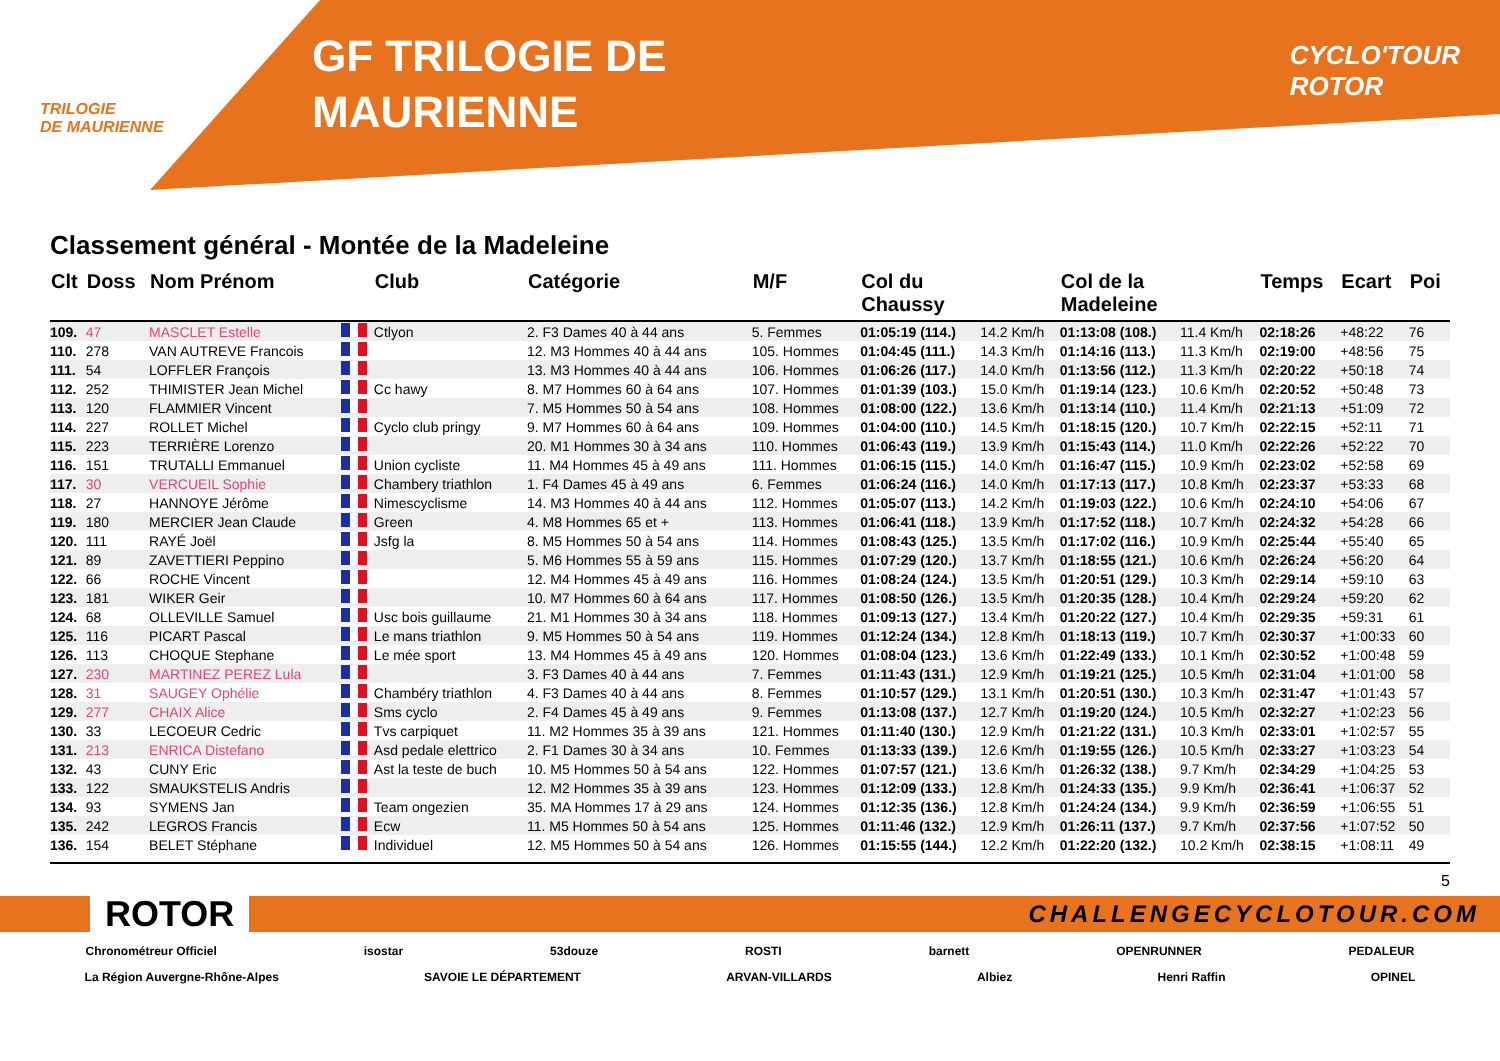TRILOGIE
DE MAURIENNE
GF TRILOGIE DE
MAURIENNE
CYCLO'TOUR
ROTOR
Classement général - Montée de la Madeleine
| Clt | Doss | Nom Prénom | | Club | Catégorie | M/F | Col du Chaussy | | Col de la Madeleine | | Temps | Ecart | Poi |
| --- | --- | --- | --- | --- | --- | --- | --- | --- | --- | --- | --- | --- | --- |
| 109. | 47 | MASCLET Estelle | | Ctlyon | 2. F3 Dames 40 à 44 ans | 5. Femmes | 01:05:19 (114.) | 14.2 Km/h | 01:13:08 (108.) | 11.4 Km/h | 02:18:26 | +48:22 | 76 |
| 110. | 278 | VAN AUTREVE Francois | | | 12. M3 Hommes 40 à 44 ans | 105. Hommes | 01:04:45 (111.) | 14.3 Km/h | 01:14:16 (113.) | 11.3 Km/h | 02:19:00 | +48:56 | 75 |
| 111. | 54 | LOFFLER François | | | 13. M3 Hommes 40 à 44 ans | 106. Hommes | 01:06:26 (117.) | 14.0 Km/h | 01:13:56 (112.) | 11.3 Km/h | 02:20:22 | +50:18 | 74 |
| 112. | 252 | THIMISTER Jean Michel | | Cc hawy | 8. M7 Hommes 60 à 64 ans | 107. Hommes | 01:01:39 (103.) | 15.0 Km/h | 01:19:14 (123.) | 10.6 Km/h | 02:20:52 | +50:48 | 73 |
| 113. | 120 | FLAMMIER Vincent | | | 7. M5 Hommes 50 à 54 ans | 108. Hommes | 01:08:00 (122.) | 13.6 Km/h | 01:13:14 (110.) | 11.4 Km/h | 02:21:13 | +51:09 | 72 |
| 114. | 227 | ROLLET Michel | | Cyclo club pringy | 9. M7 Hommes 60 à 64 ans | 109. Hommes | 01:04:00 (110.) | 14.5 Km/h | 01:18:15 (120.) | 10.7 Km/h | 02:22:15 | +52:11 | 71 |
| 115. | 223 | TERRIÈRE Lorenzo | | | 20. M1 Hommes 30 à 34 ans | 110. Hommes | 01:06:43 (119.) | 13.9 Km/h | 01:15:43 (114.) | 11.0 Km/h | 02:22:26 | +52:22 | 70 |
| 116. | 151 | TRUTALLI Emmanuel | | Union cycliste | 11. M4 Hommes 45 à 49 ans | 111. Hommes | 01:06:15 (115.) | 14.0 Km/h | 01:16:47 (115.) | 10.9 Km/h | 02:23:02 | +52:58 | 69 |
| 117. | 30 | VERCUEIL Sophie | | Chambery triathlon | 1. F4 Dames 45 à 49 ans | 6. Femmes | 01:06:24 (116.) | 14.0 Km/h | 01:17:13 (117.) | 10.8 Km/h | 02:23:37 | +53:33 | 68 |
| 118. | 27 | HANNOYE Jérôme | | Nimescyclisme | 14. M3 Hommes 40 à 44 ans | 112. Hommes | 01:05:07 (113.) | 14.2 Km/h | 01:19:03 (122.) | 10.6 Km/h | 02:24:10 | +54:06 | 67 |
| 119. | 180 | MERCIER Jean Claude | | Green | 4. M8 Hommes 65 et + | 113. Hommes | 01:06:41 (118.) | 13.9 Km/h | 01:17:52 (118.) | 10.7 Km/h | 02:24:32 | +54:28 | 66 |
| 120. | 111 | RAYÉ Joël | | Jsfg la | 8. M5 Hommes 50 à 54 ans | 114. Hommes | 01:08:43 (125.) | 13.5 Km/h | 01:17:02 (116.) | 10.9 Km/h | 02:25:44 | +55:40 | 65 |
| 121. | 89 | ZAVETTIERI Peppino | | | 5. M6 Hommes 55 à 59 ans | 115. Hommes | 01:07:29 (120.) | 13.7 Km/h | 01:18:55 (121.) | 10.6 Km/h | 02:26:24 | +56:20 | 64 |
| 122. | 66 | ROCHE Vincent | | | 12. M4 Hommes 45 à 49 ans | 116. Hommes | 01:08:24 (124.) | 13.5 Km/h | 01:20:51 (129.) | 10.3 Km/h | 02:29:14 | +59:10 | 63 |
| 123. | 181 | WIKER Geir | | | 10. M7 Hommes 60 à 64 ans | 117. Hommes | 01:08:50 (126.) | 13.5 Km/h | 01:20:35 (128.) | 10.4 Km/h | 02:29:24 | +59:20 | 62 |
| 124. | 68 | OLLEVILLE Samuel | | Usc bois guillaume | 21. M1 Hommes 30 à 34 ans | 118. Hommes | 01:09:13 (127.) | 13.4 Km/h | 01:20:22 (127.) | 10.4 Km/h | 02:29:35 | +59:31 | 61 |
| 125. | 116 | PICART Pascal | | Le mans triathlon | 9. M5 Hommes 50 à 54 ans | 119. Hommes | 01:12:24 (134.) | 12.8 Km/h | 01:18:13 (119.) | 10.7 Km/h | 02:30:37 | +1:00:33 | 60 |
| 126. | 113 | CHOQUE Stephane | | Le mée sport | 13. M4 Hommes 45 à 49 ans | 120. Hommes | 01:08:04 (123.) | 13.6 Km/h | 01:22:49 (133.) | 10.1 Km/h | 02:30:52 | +1:00:48 | 59 |
| 127. | 230 | MARTINEZ PEREZ Lula | | | 3. F3 Dames 40 à 44 ans | 7. Femmes | 01:11:43 (131.) | 12.9 Km/h | 01:19:21 (125.) | 10.5 Km/h | 02:31:04 | +1:01:00 | 58 |
| 128. | 31 | SAUGEY Ophélie | | Chambéry triathlon | 4. F3 Dames 40 à 44 ans | 8. Femmes | 01:10:57 (129.) | 13.1 Km/h | 01:20:51 (130.) | 10.3 Km/h | 02:31:47 | +1:01:43 | 57 |
| 129. | 277 | CHAIX Alice | | Sms cyclo | 2. F4 Dames 45 à 49 ans | 9. Femmes | 01:13:08 (137.) | 12.7 Km/h | 01:19:20 (124.) | 10.5 Km/h | 02:32:27 | +1:02:23 | 56 |
| 130. | 33 | LECOEUR Cedric | | Tvs carpiquet | 11. M2 Hommes 35 à 39 ans | 121. Hommes | 01:11:40 (130.) | 12.9 Km/h | 01:21:22 (131.) | 10.3 Km/h | 02:33:01 | +1:02:57 | 55 |
| 131. | 213 | ENRICA Distefano | | Asd pedale elettrico | 2. F1 Dames 30 à 34 ans | 10. Femmes | 01:13:33 (139.) | 12.6 Km/h | 01:19:55 (126.) | 10.5 Km/h | 02:33:27 | +1:03:23 | 54 |
| 132. | 43 | CUNY Eric | | Ast la teste de buch | 10. M5 Hommes 50 à 54 ans | 122. Hommes | 01:07:57 (121.) | 13.6 Km/h | 01:26:32 (138.) | 9.7 Km/h | 02:34:29 | +1:04:25 | 53 |
| 133. | 122 | SMAUKSTELIS Andris | | | 12. M2 Hommes 35 à 39 ans | 123. Hommes | 01:12:09 (133.) | 12.8 Km/h | 01:24:33 (135.) | 9.9 Km/h | 02:36:41 | +1:06:37 | 52 |
| 134. | 93 | SYMENS Jan | | Team ongezien | 35. MA Hommes 17 à 29 ans | 124. Hommes | 01:12:35 (136.) | 12.8 Km/h | 01:24:24 (134.) | 9.9 Km/h | 02:36:59 | +1:06:55 | 51 |
| 135. | 242 | LEGROS Francis | | Ecw | 11. M5 Hommes 50 à 54 ans | 125. Hommes | 01:11:46 (132.) | 12.9 Km/h | 01:26:11 (137.) | 9.7 Km/h | 02:37:56 | +1:07:52 | 50 |
| 136. | 154 | BELET Stéphane | | Individuel | 12. M5 Hommes 50 à 54 ans | 126. Hommes | 01:15:55 (144.) | 12.2 Km/h | 01:22:20 (132.) | 10.2 Km/h | 02:38:15 | +1:08:11 | 49 |
5
ROTOR CHALLENGECYCLOTOUR.COM
Chronométreur Officiel isostar 53douze ROSTI barnett OPENRUNNER PEDALEUR
La Région Auvergne-Rhône-Alpes SAVOIE LE DÉPARTEMENT ARVAN-VILLARDS Albiez Henri Raffin OPINEL